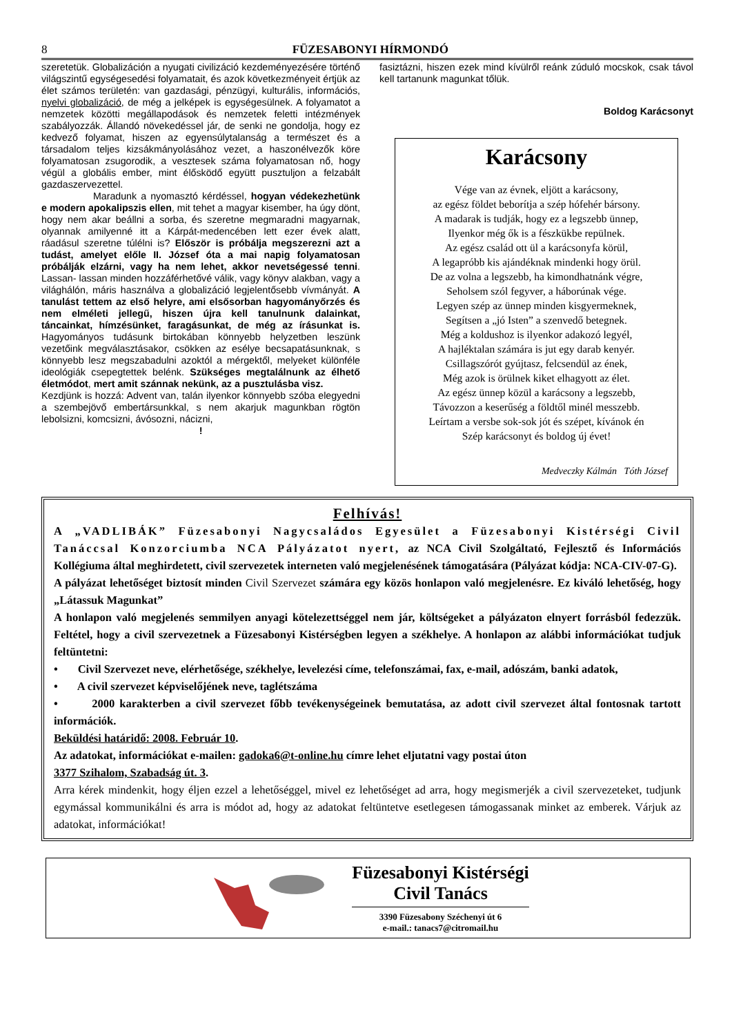8 FÜZESABONYI HÍRMONDÓ
szeretetük. Globalizáción a nyugati civilizáció kezdeményezésére történő világszintű egységesedési folyamatait, és azok következményeit értjük az élet számos területén: van gazdasági, pénzügyi, kulturális, információs, nyelvi globalizáció, de még a jelképek is egységesülnek. A folyamatot a nemzetek közötti megállapodások és nemzetek feletti intézmények szabályozzák. Állandó növekedéssel jár, de senki ne gondolja, hogy ez kedvező folyamat, hiszen az egyensúlytalanság a természet és a társadalom teljes kizsákmányolásához vezet, a haszonélvezők köre folyamatosan zsugorodik, a vesztesek száma folyamatosan nő, hogy végül a globális ember, mint élősködő együtt pusztuljon a felzabált gazdaszervezettel.
Maradunk a nyomasztó kérdéssel, hogyan védekezhetünk e modern apokalipszis ellen, mit tehet a magyar kisember, ha úgy dönt, hogy nem akar beállni a sorba, és szeretne megmaradni magyarnak, olyannak amilyenné itt a Kárpát-medencében lett ezer évek alatt, ráadásul szeretne túlélni is? Először is próbálja megszerezni azt a tudást, amelyet előle II. József óta a mai napig folyamatosan próbálják elzárni, vagy ha nem lehet, akkor nevetségessé tenni. Lassan- lassan minden hozzáférhetővé válik, vagy könyv alakban, vagy a világhálón, máris használva a globalizáció legjelentősebb vívmányát. A tanulást tettem az első helyre, ami elsősorban hagyományőrzés és nem elméleti jellegű, hiszen újra kell tanulnunk dalainkat, táncainkat, hímzésünket, faragásunkat, de még az írásunkat is. Hagyományos tudásunk birtokában könnyebb helyzetben leszünk vezetőink megválasztásakor, csökken az esélye becsapatásunknak, s könnyebb lesz megszabadulni azoktól a mérgektől, melyeket különféle ideológiák csepegtettek belénk. Szükséges megtalálnunk az élhető életmódot, mert amit szánnak nekünk, az a pusztulásba visz.
Kezdjünk is hozzá: Advent van, talán ilyenkor könnyebb szóba elegyedni a szembejövő embertársunkkal, s nem akarjuk magunkban rögtön lebolsizni, komcsizni, ávósozni, nácizni,
!
fasiztázni, hiszen ezek mind kívülről reánk zúduló mocskok, csak távol kell tartanunk magunkat tőlük.
Boldog Karácsonyt
Karácsony
Vége van az évnek, eljött a karácsony,
az egész földet beborítja a szép hófehér bársony.
A madarak is tudják, hogy ez a legszebb ünnep,
Ilyenkor még ők is a fészkükbe repülnek.
Az egész család ott ül a karácsonyfa körül,
A legapróbb kis ajándéknak mindenki hogy örül.
De az volna a legszebb, ha kimondhatnánk végre,
Seholsem szól fegyver, a háborúnak vége.
Legyen szép az ünnep minden kisgyermeknek,
Segítsen a „jó Isten” a szenvedő betegnek.
Még a koldushoz is ilyenkor adakozó legyél,
A hajléktalan számára is jut egy darab kenyér.
Csillagszórót gyújtasz, felcsendül az ének,
Még azok is örülnek kiket elhagyott az élet.
Az egész ünnep közül a karácsony a legszebb,
Távozzon a keserűség a földtől minél messzebb.
Leírtam a versbe sok-sok jót és szépet, kívánok én
Szép karácsonyt és boldog új évet!
Medveczky Kálmán Tóth József
Felhívás!
A „VADLIBÁK” Füzesabonyi Nagycsaládos Egyesület a Füzesabonyi Kistérségi Civil Tanáccsal Konzorciumba NCA Pályázatot nyert, az NCA Civil Szolgáltató, Fejlesztő és Információs Kollégiuma által meghirdetett, civil szervezetek interneten való megjelenésének támogatására (Pályázat kódja: NCA-CIV-07-G).
A pályázat lehetőséget biztosít minden Civil Szervezet számára egy közös honlapon való megjelenésre. Ez kiváló lehetőség, hogy „Látassuk Magunkat”
A honlapon való megjelenés semmilyen anyagi kötelezettséggel nem jár, költségeket a pályázaton elnyert forrásból fedezzük. Feltétel, hogy a civil szervezetnek a Füzesabonyi Kistérségben legyen a székhelye. A honlapon az alábbi információkat tudjuk feltüntetni:
• Civil Szervezet neve, elérhetősége, székhelye, levelezési címe, telefonszámai, fax, e-mail, adószám, banki adatok,
• A civil szervezet képviselőjének neve, taglétszáma
• 2000 karakterben a civil szervezet főbb tevékenységeinek bemutatása, az adott civil szervezet által fontosnak tartott információk.
Beküldési határidő: 2008. Február 10.
Az adatokat, információkat e-mailen: gadoka6@t-online.hu címre lehet eljutatni vagy postai úton
3377 Szihalom, Szabadság út. 3.
Arra kérek mindenkit, hogy éljen ezzel a lehetőséggel, mivel ez lehetőséget ad arra, hogy megismerjék a civil szervezeteket, tudjunk egymással kommunikálni és arra is módot ad, hogy az adatokat feltüntetve esetlegesen támogassanak minket az emberek. Várjuk az adatokat, információkat!
Füzesabonyi Kistérségi
Civil Tanács
3390 Füzesabony Széchenyi út 6
e-mail.: tanacs7@citromail.hu